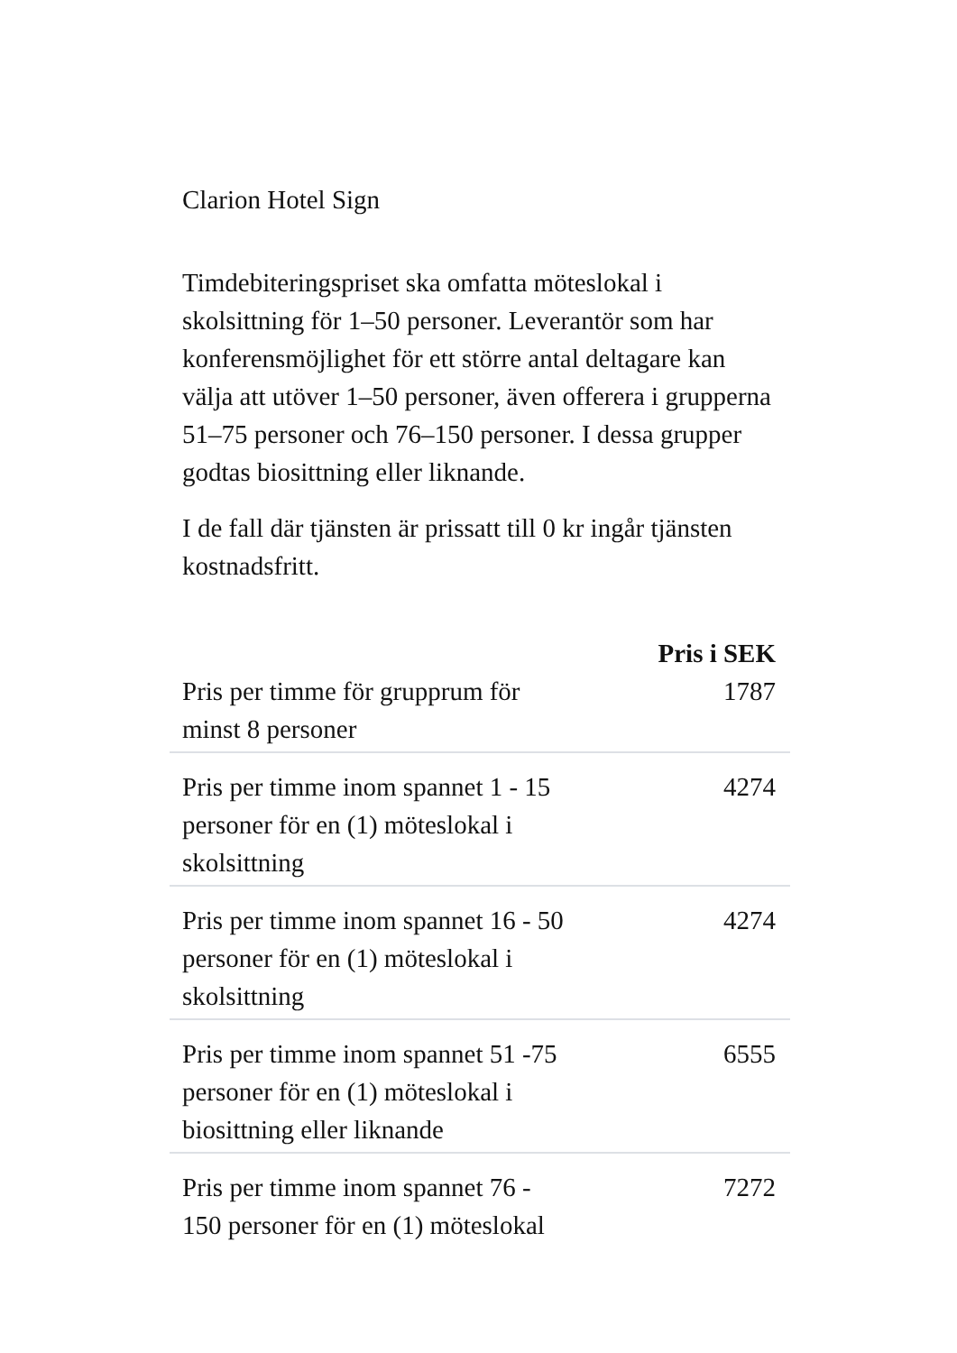Clarion Hotel Sign
Timdebiteringspriset ska omfatta möteslokal i skolsittning för 1–50 personer. Leverantör som har konferensmöjlighet för ett större antal deltagare kan välja att utöver 1–50 personer, även offerera i grupperna 51–75 personer och 76–150 personer. I dessa grupper godtas biosittning eller liknande.
I de fall där tjänsten är prissatt till 0 kr ingår tjänsten kostnadsfritt.
| | Pris i SEK |
| --- | --- |
| Pris per timme för grupprum för minst 8 personer | 1787 |
| Pris per timme inom spannet 1 - 15 personer för en (1) möteslokal i skolsittning | 4274 |
| Pris per timme inom spannet 16 - 50 personer för en (1) möteslokal i skolsittning | 4274 |
| Pris per timme inom spannet 51 -75 personer för en (1) möteslokal i biosittning eller liknande | 6555 |
| Pris per timme inom spannet 76 - 150 personer för en (1) möteslokal | 7272 |